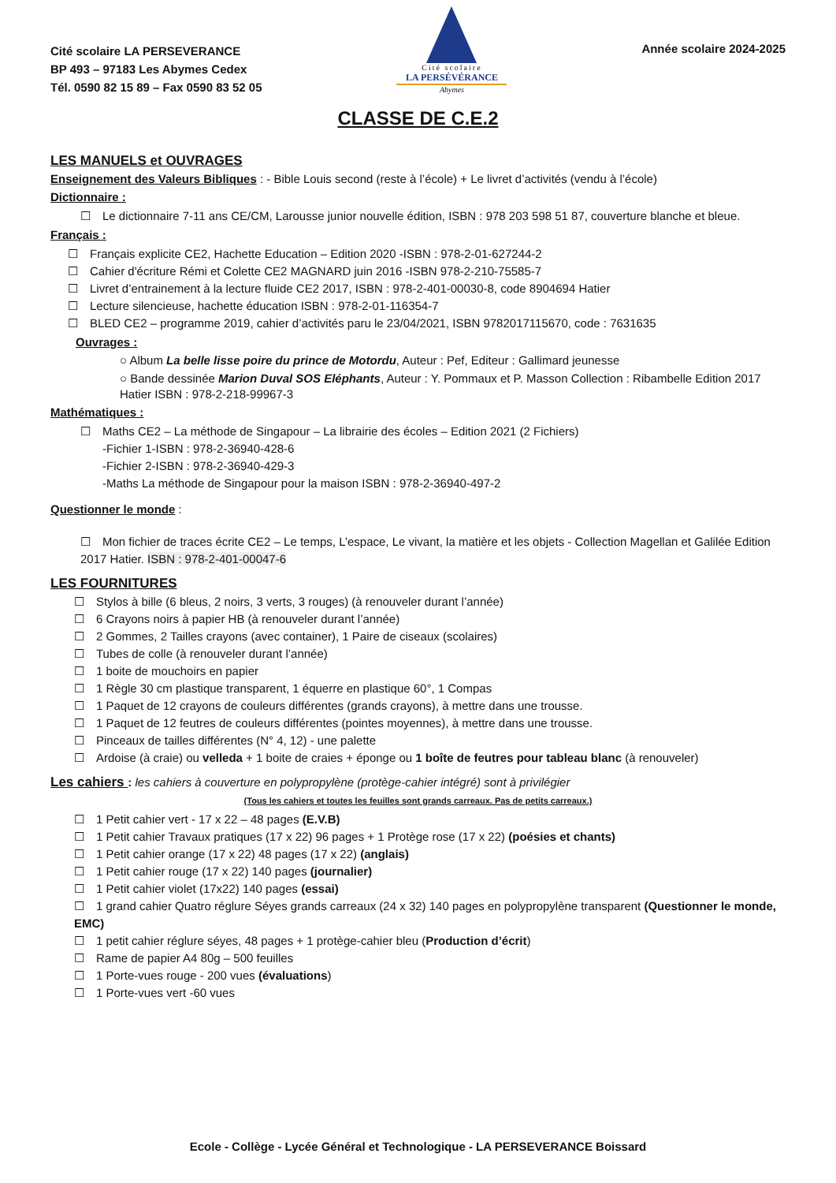Cité scolaire LA PERSEVERANCE
BP 493 – 97183 Les Abymes Cedex
Tél. 0590 82 15 89 – Fax 0590 83 52 05
Cité scolaire
LA PERSÉVÉRANCE
Abymes
Année scolaire 2024-2025
CLASSE DE C.E.2
LES MANUELS et OUVRAGES
Enseignement des Valeurs Bibliques : - Bible Louis second (reste à l’école) + Le livret d’activités (vendu à l’école)
Dictionnaire :
☐ Le dictionnaire 7-11 ans CE/CM, Larousse junior nouvelle édition, ISBN : 978 203 598 51 87, couverture blanche et bleue.
Français :
☐ Français explicite CE2, Hachette Education – Edition 2020 -ISBN : 978-2-01-627244-2
☐ Cahier d'écriture Rémi et Colette CE2 MAGNARD juin 2016 -ISBN 978-2-210-75585-7
☐ Livret d’entrainement à la lecture fluide CE2 2017, ISBN : 978-2-401-00030-8, code 8904694 Hatier
☐ Lecture silencieuse, hachette éducation ISBN : 978-2-01-116354-7
☐ BLED CE2 – programme 2019, cahier d’activités paru le 23/04/2021, ISBN 9782017115670, code : 7631635
Ouvrages :
○ Album La belle lisse poire du prince de Motordu, Auteur : Pef, Editeur : Gallimard jeunesse
○ Bande dessinée Marion Duval SOS Eléphants, Auteur : Y. Pommaux et P. Masson Collection : Ribambelle Edition 2017 Hatier ISBN : 978-2-218-99967-3
Mathématiques :
☐ Maths CE2 – La méthode de Singapour – La librairie des écoles – Edition 2021 (2 Fichiers)
-Fichier 1-ISBN : 978-2-36940-428-6
-Fichier 2-ISBN : 978-2-36940-429-3
-Maths La méthode de Singapour pour la maison ISBN : 978-2-36940-497-2
Questionner le monde :
☐ Mon fichier de traces écrite CE2 – Le temps, L’espace, Le vivant, la matière et les objets - Collection Magellan et Galilée Edition 2017 Hatier. ISBN : 978-2-401-00047-6
LES FOURNITURES
☐ Stylos à bille (6 bleus, 2 noirs, 3 verts, 3 rouges) (à renouveler durant l’année)
☐ 6 Crayons noirs à papier HB (à renouveler durant l’année)
☐ 2 Gommes, 2 Tailles crayons (avec container), 1 Paire de ciseaux (scolaires)
☐ Tubes de colle (à renouveler durant l’année)
☐ 1 boite de mouchoirs en papier
☐ 1 Règle 30 cm plastique transparent, 1 équerre en plastique 60°, 1 Compas
☐ 1 Paquet de 12 crayons de couleurs différentes (grands crayons), à mettre dans une trousse.
☐ 1 Paquet de 12 feutres de couleurs différentes (pointes moyennes), à mettre dans une trousse.
☐ Pinceaux de tailles différentes (N° 4, 12) - une palette
☐ Ardoise (à craie) ou velleda + 1 boite de craies + éponge ou 1 boîte de feutres pour tableau blanc (à renouveler)
Les cahiers : les cahiers à couverture en polypropylène (protège-cahier intégré) sont à privilégier
(Tous les cahiers et toutes les feuilles sont grands carreaux. Pas de petits carreaux.)
☐ 1 Petit cahier vert - 17 x 22 – 48 pages (E.V.B)
☐ 1 Petit cahier Travaux pratiques (17 x 22) 96 pages + 1 Protège rose (17 x 22) (poésies et chants)
☐ 1 Petit cahier orange (17 x 22) 48 pages (17 x 22) (anglais)
☐ 1 Petit cahier rouge (17 x 22) 140 pages (journalier)
☐ 1 Petit cahier violet (17x22) 140 pages (essai)
☐ 1 grand cahier Quatro réglure Séyes grands carreaux (24 x 32) 140 pages en polypropylène transparent (Questionner le monde, EMC)
☐ 1 petit cahier réglure séyes, 48 pages + 1 protège-cahier bleu (Production d’écrit)
☐ Rame de papier A4 80g – 500 feuilles
☐ 1 Porte-vues rouge - 200 vues (évaluations)
☐ 1 Porte-vues vert -60 vues
Ecole - Collège - Lycée Général et Technologique - LA PERSEVERANCE Boissard